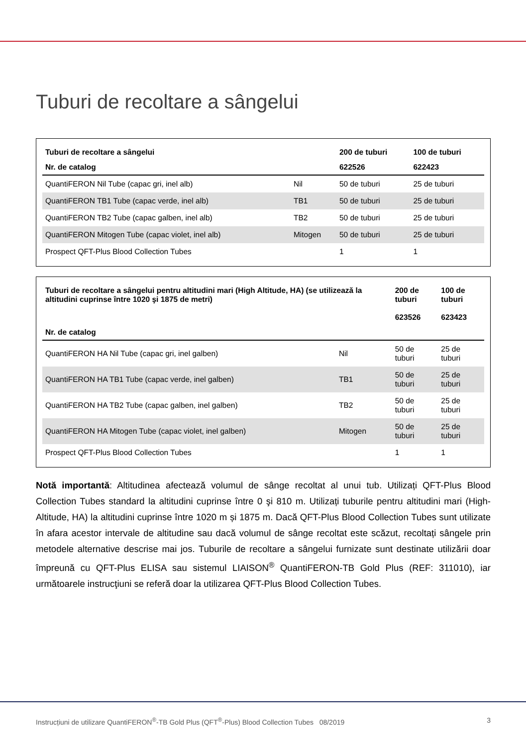Tuburi de recoltare a sângelui
| Tuburi de recoltare a sângelui | | 200 de tuburi | 100 de tuburi |
| --- | --- | --- | --- |
| Nr. de catalog | | 622526 | 622423 |
| QuantiFERON Nil Tube (capac gri, inel alb) | Nil | 50 de tuburi | 25 de tuburi |
| QuantiFERON TB1 Tube (capac verde, inel alb) | TB1 | 50 de tuburi | 25 de tuburi |
| QuantiFERON TB2 Tube (capac galben, inel alb) | TB2 | 50 de tuburi | 25 de tuburi |
| QuantiFERON Mitogen Tube (capac violet, inel alb) | Mitogen | 50 de tuburi | 25 de tuburi |
| Prospect QFT-Plus Blood Collection Tubes | | 1 | 1 |
| Tuburi de recoltare a sângelui pentru altitudini mari (High Altitude, HA) (se utilizează la altitudini cuprinse între 1020 şi 1875 de metri) | | 200 de tuburi 623526 | 100 de tuburi 623423 |
| --- | --- | --- | --- |
| Nr. de catalog | | | |
| QuantiFERON HA Nil Tube (capac gri, inel galben) | Nil | 50 de tuburi | 25 de tuburi |
| QuantiFERON HA TB1 Tube (capac verde, inel galben) | TB1 | 50 de tuburi | 25 de tuburi |
| QuantiFERON HA TB2 Tube (capac galben, inel galben) | TB2 | 50 de tuburi | 25 de tuburi |
| QuantiFERON HA Mitogen Tube (capac violet, inel galben) | Mitogen | 50 de tuburi | 25 de tuburi |
| Prospect QFT-Plus Blood Collection Tubes | | 1 | 1 |
Notă importantă: Altitudinea afectează volumul de sânge recoltat al unui tub. Utilizați QFT-Plus Blood Collection Tubes standard la altitudini cuprinse între 0 şi 810 m. Utilizați tuburile pentru altitudini mari (High-Altitude, HA) la altitudini cuprinse între 1020 m și 1875 m. Dacă QFT-Plus Blood Collection Tubes sunt utilizate în afara acestor intervale de altitudine sau dacă volumul de sânge recoltat este scăzut, recoltați sângele prin metodele alternative descrise mai jos. Tuburile de recoltare a sângelui furnizate sunt destinate utilizării doar împreună cu QFT-Plus ELISA sau sistemul LIAISON<sup>®</sup> QuantiFERON-TB Gold Plus (REF: 311010), iar următoarele instrucţiuni se referă doar la utilizarea QFT-Plus Blood Collection Tubes.
Instrucțiuni de utilizare QuantiFERON<sup>®</sup>-TB Gold Plus (QFT<sup>®</sup>-Plus) Blood Collection Tubes 08/2019 3